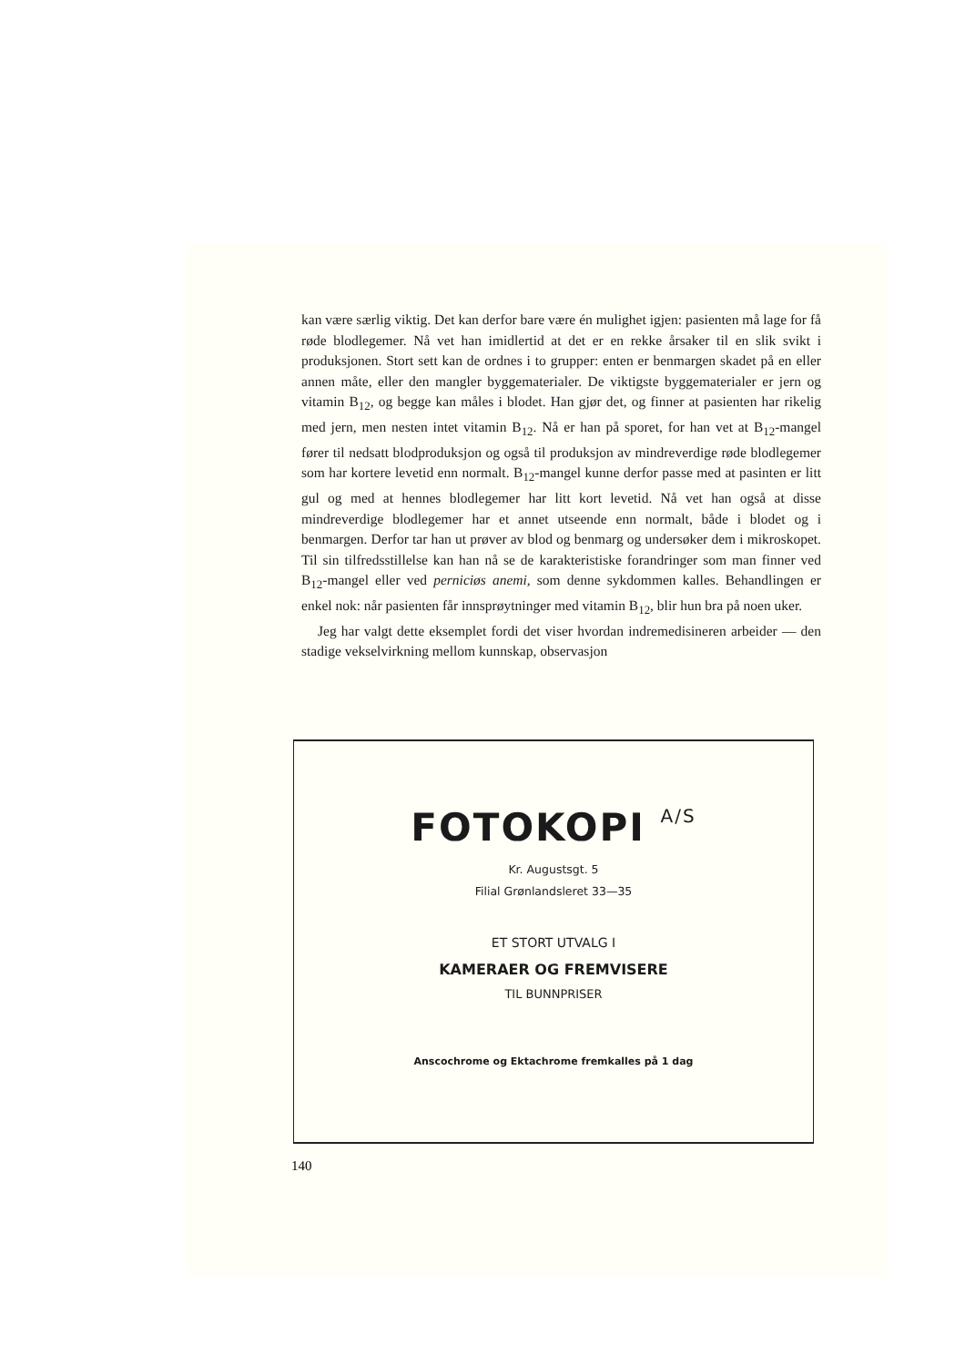kan være særlig viktig. Det kan derfor bare være én mulighet igjen: pasienten må lage for få røde blodlegemer. Nå vet han imidlertid at det er en rekke årsaker til en slik svikt i produksjonen. Stort sett kan de ordnes i to grupper: enten er benmargen skadet på en eller annen måte, eller den mangler byggematerialer. De viktigste byggematerialer er jern og vitamin B<sub>12</sub>, og begge kan måles i blodet. Han gjør det, og finner at pasienten har rikelig med jern, men nesten intet vitamin B<sub>12</sub>. Nå er han på sporet, for han vet at B<sub>12</sub>-mangel fører til nedsatt blodproduksjon og også til produksjon av mindreverdige røde blodlegemer som har kortere levetid enn normalt. B<sub>12</sub>-mangel kunne derfor passe med at pasinten er litt gul og med at hennes blodlegemer har litt kort levetid. Nå vet han også at disse mindreverdige blodlegemer har et annet utseende enn normalt, både i blodet og i benmargen. Derfor tar han ut prøver av blod og benmarg og undersøker dem i mikroskopet. Til sin tilfredsstillelse kan han nå se de karakteristiske forandringer som man finner ved B<sub>12</sub>-mangel eller ved perniciøs anemi, som denne sykdommen kalles. Behandlingen er enkel nok: når pasienten får innsprøytninger med vitamin B<sub>12</sub>, blir hun bra på noen uker.
Jeg har valgt dette eksemplet fordi det viser hvordan indremedisineren arbeider — den stadige vekselvirkning mellom kunnskap, observasjon
FOTOKOPI A/S
Kr. Augustsgt. 5
Filial Grønlandsleret 33—35
ET STORT UTVALG I
KAMERAER OG FREMVISERE
TIL BUNNPRISER
Anscochrome og Ektachrome fremkalles på 1 dag
140